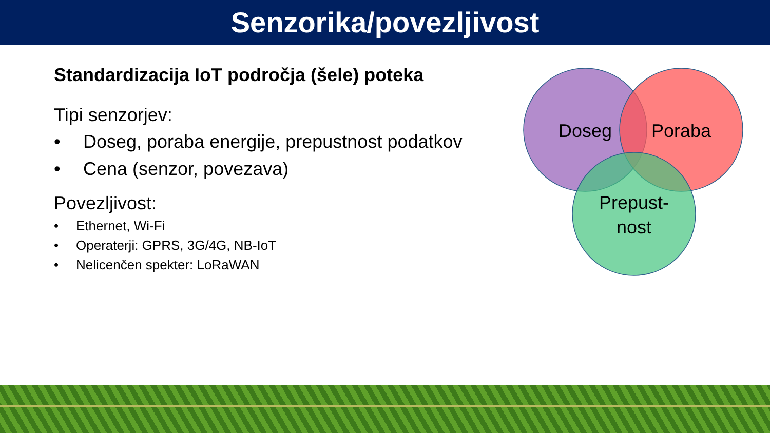Senzorika/povezljivost
Standardizacija IoT področja (šele) poteka
Tipi senzorjev:
• Doseg, poraba energije, prepustnost podatkov
• Cena (senzor, povezava)
Povezljivost:
• Ethernet, Wi-Fi
• Operaterji: GPRS, 3G/4G, NB-IoT
• Nelicenčen spekter: LoRaWAN
Doseg
Poraba
Prepust-
nost